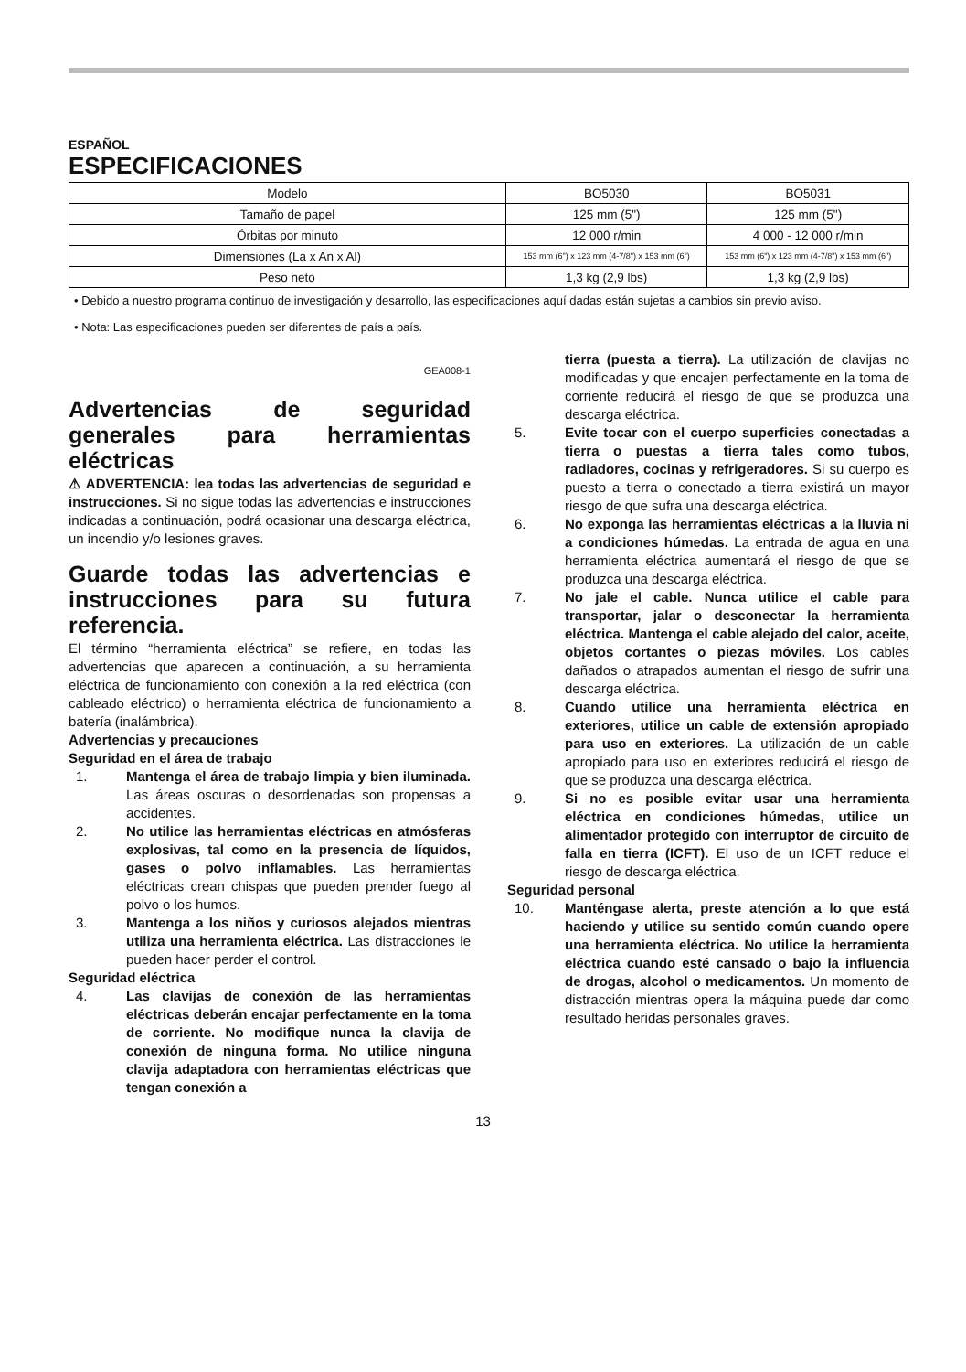ESPAÑOL
ESPECIFICACIONES
| Modelo | BO5030 | BO5031 |
| Tamaño de papel | 125 mm (5") | 125 mm (5") |
| Órbitas por minuto | 12 000 r/min | 4 000 - 12 000 r/min |
| Dimensiones (La x An x Al) | 153 mm (6") x 123 mm (4-7/8") x 153 mm (6") | 153 mm (6") x 123 mm (4-7/8") x 153 mm (6") |
| Peso neto | 1,3 kg (2,9 lbs) | 1,3 kg (2,9 lbs) |
• Debido a nuestro programa continuo de investigación y desarrollo, las especificaciones aquí dadas están sujetas a cambios sin previo aviso.
• Nota: Las especificaciones pueden ser diferentes de país a país.
GEA008-1
Advertencias de seguridad generales para herramientas eléctricas
⚠ ADVERTENCIA: lea todas las advertencias de seguridad e instrucciones. Si no sigue todas las advertencias e instrucciones indicadas a continuación, podrá ocasionar una descarga eléctrica, un incendio y/o lesiones graves.
Guarde todas las advertencias e instrucciones para su futura referencia.
El término “herramienta eléctrica” se refiere, en todas las advertencias que aparecen a continuación, a su herramienta eléctrica de funcionamiento con conexión a la red eléctrica (con cableado eléctrico) o herramienta eléctrica de funcionamiento a batería (inalámbrica).
Advertencias y precauciones
Seguridad en el área de trabajo
1. Mantenga el área de trabajo limpia y bien iluminada. Las áreas oscuras o desordenadas son propensas a accidentes.
2. No utilice las herramientas eléctricas en atmósferas explosivas, tal como en la presencia de líquidos, gases o polvo inflamables. Las herramientas eléctricas crean chispas que pueden prender fuego al polvo o los humos.
3. Mantenga a los niños y curiosos alejados mientras utiliza una herramienta eléctrica. Las distracciones le pueden hacer perder el control.
Seguridad eléctrica
4. Las clavijas de conexión de las herramientas eléctricas deberán encajar perfectamente en la toma de corriente. No modifique nunca la clavija de conexión de ninguna forma. No utilice ninguna clavija adaptadora con herramientas eléctricas que tengan conexión a
tierra (puesta a tierra). La utilización de clavijas no modificadas y que encajen perfectamente en la toma de corriente reducirá el riesgo de que se produzca una descarga eléctrica.
5. Evite tocar con el cuerpo superficies conectadas a tierra o puestas a tierra tales como tubos, radiadores, cocinas y refrigeradores. Si su cuerpo es puesto a tierra o conectado a tierra existirá un mayor riesgo de que sufra una descarga eléctrica.
6. No exponga las herramientas eléctricas a la lluvia ni a condiciones húmedas. La entrada de agua en una herramienta eléctrica aumentará el riesgo de que se produzca una descarga eléctrica.
7. No jale el cable. Nunca utilice el cable para transportar, jalar o desconectar la herramienta eléctrica. Mantenga el cable alejado del calor, aceite, objetos cortantes o piezas móviles. Los cables dañados o atrapados aumentan el riesgo de sufrir una descarga eléctrica.
8. Cuando utilice una herramienta eléctrica en exteriores, utilice un cable de extensión apropiado para uso en exteriores. La utilización de un cable apropiado para uso en exteriores reducirá el riesgo de que se produzca una descarga eléctrica.
9. Si no es posible evitar usar una herramienta eléctrica en condiciones húmedas, utilice un alimentador protegido con interruptor de circuito de falla en tierra (ICFT). El uso de un ICFT reduce el riesgo de descarga eléctrica.
Seguridad personal
10. Manténgase alerta, preste atención a lo que está haciendo y utilice su sentido común cuando opere una herramienta eléctrica. No utilice la herramienta eléctrica cuando esté cansado o bajo la influencia de drogas, alcohol o medicamentos. Un momento de distracción mientras opera la máquina puede dar como resultado heridas personales graves.
13